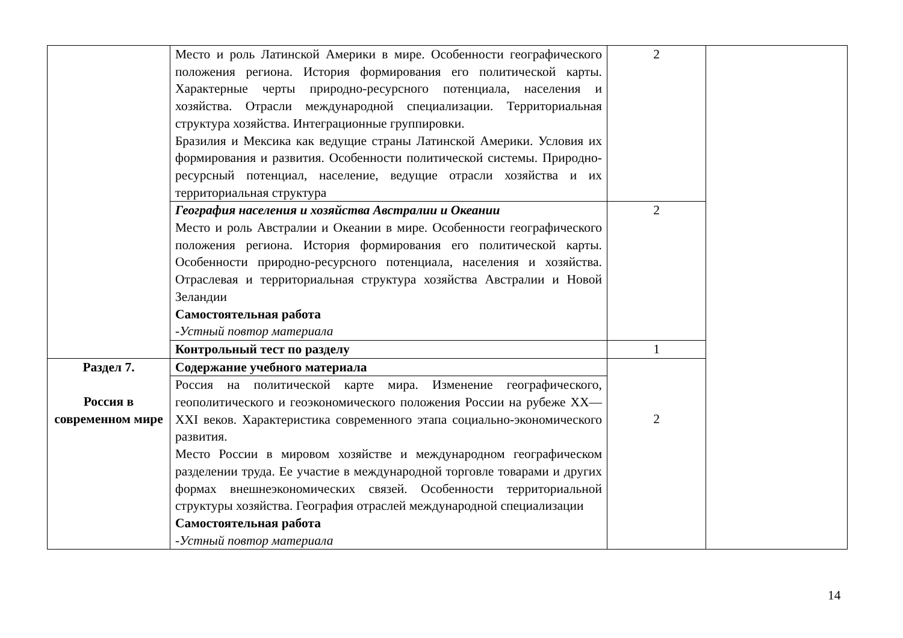| | Место и роль Латинской Америки в мире. Особенности географического положения региона. История формирования его политической карты. Характерные черты природно-ресурсного потенциала, населения и хозяйства. Отрасли международной специализации. Территориальная структура хозяйства. Интеграционные группировки. Бразилия и Мексика как ведущие страны Латинской Америки. Условия их формирования и развития. Особенности политической системы. Природно-ресурсный потенциал, население, ведущие отрасли хозяйства и их территориальная структура | 2 | |
| | География населения и хозяйства Австралии и Океании Место и роль Австралии и Океании в мире. Особенности географического положения региона. История формирования его политической карты. Особенности природно-ресурсного потенциала, населения и хозяйства. Отраслевая и территориальная структура хозяйства Австралии и Новой Зеландии Самостоятельная работа - Устный повтор материала | 2 | |
| | Контрольный тест по разделу | 1 | |
| Раздел 7. Россия в современном мире | Содержание учебного материала | 2 | |
| | Россия на политической карте мира. Изменение географического, геополитического и геоэкономического положения России на рубеже XX—XXI веков. Характеристика современного этапа социально-экономического развития. Место России в мировом хозяйстве и международном географическом разделении труда. Ее участие в международной торговле товарами и других формах внешнеэкономических связей. Особенности территориальной структуры хозяйства. География отраслей международной специализации Самостоятельная работа - Устный повтор материала | | |
14